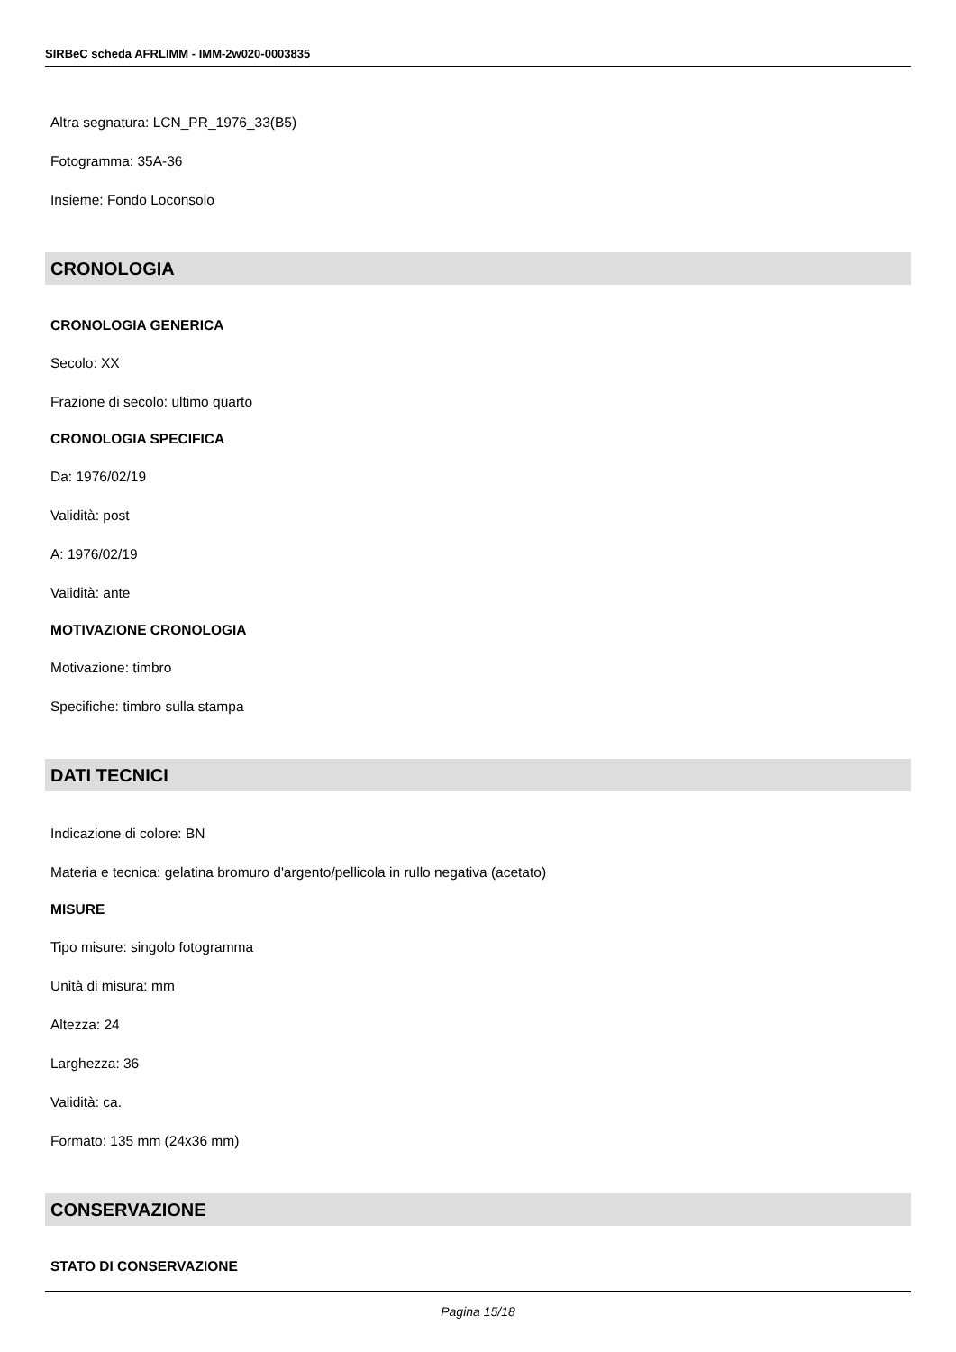SIRBeC scheda AFRLIMM - IMM-2w020-0003835
Altra segnatura: LCN_PR_1976_33(B5)
Fotogramma: 35A-36
Insieme: Fondo Loconsolo
CRONOLOGIA
CRONOLOGIA GENERICA
Secolo: XX
Frazione di secolo: ultimo quarto
CRONOLOGIA SPECIFICA
Da: 1976/02/19
Validità: post
A: 1976/02/19
Validità: ante
MOTIVAZIONE CRONOLOGIA
Motivazione: timbro
Specifiche: timbro sulla stampa
DATI TECNICI
Indicazione di colore: BN
Materia e tecnica: gelatina bromuro d'argento/pellicola in rullo negativa (acetato)
MISURE
Tipo misure: singolo fotogramma
Unità di misura: mm
Altezza: 24
Larghezza: 36
Validità: ca.
Formato: 135 mm (24x36 mm)
CONSERVAZIONE
STATO DI CONSERVAZIONE
Pagina 15/18